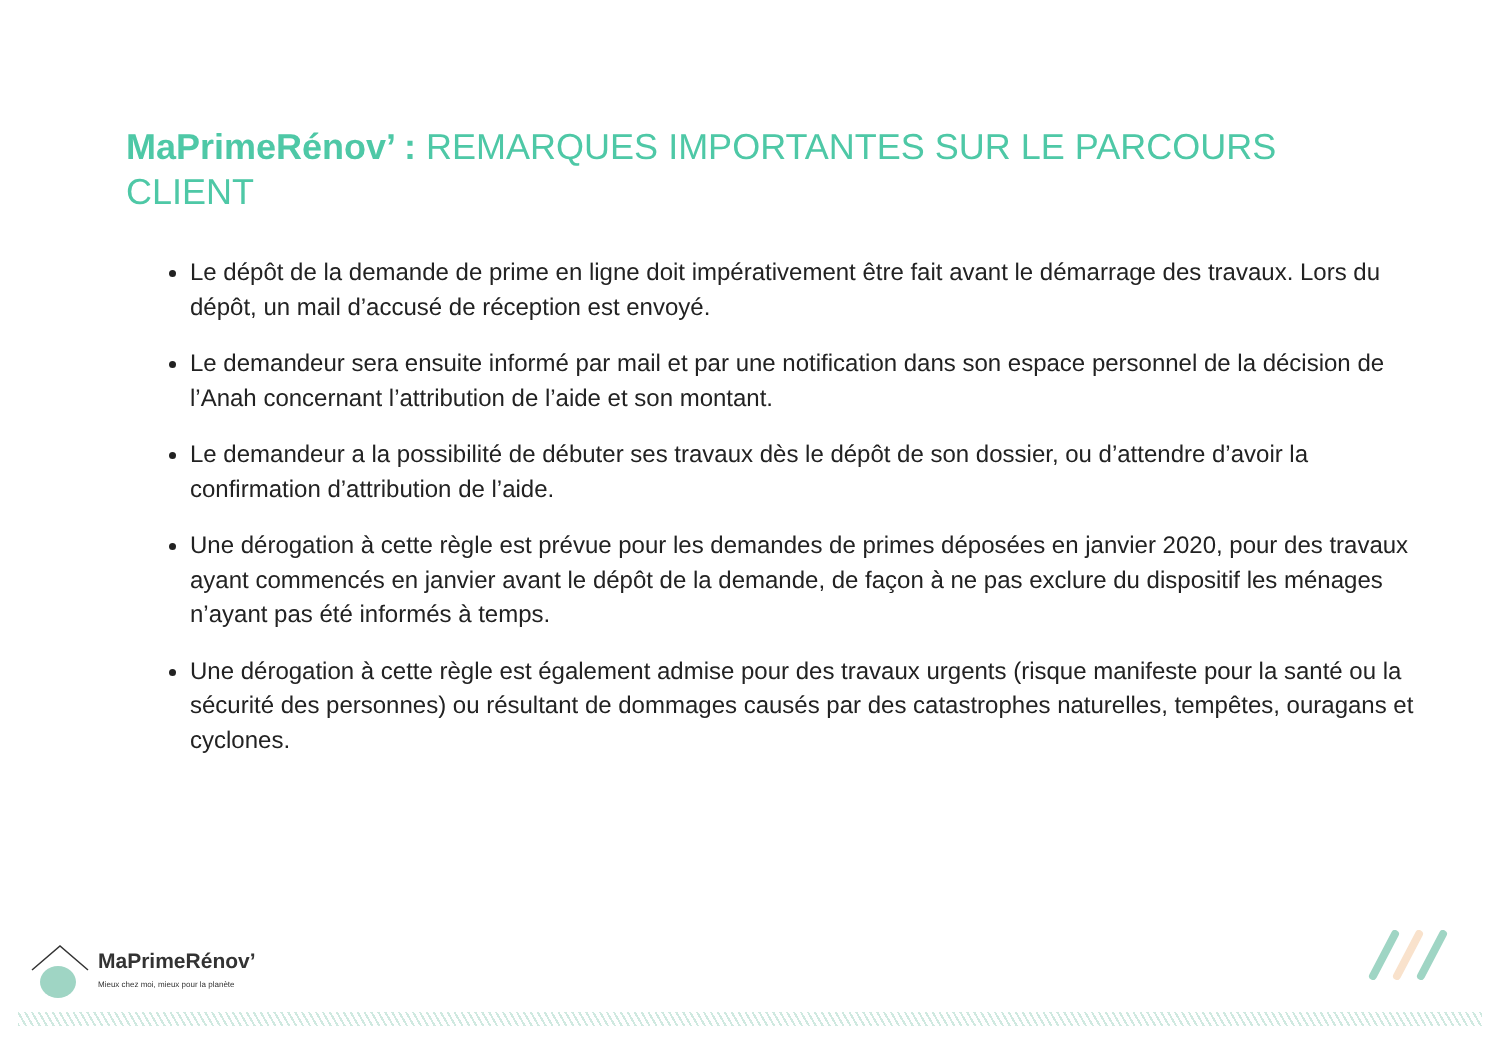MaPrimeRénov’ : REMARQUES IMPORTANTES SUR LE PARCOURS CLIENT
Le dépôt de la demande de prime en ligne doit impérativement être fait avant le démarrage des travaux. Lors du dépôt, un mail d’accusé de réception est envoyé.
Le demandeur sera ensuite informé par mail et par une notification dans son espace personnel de la décision de l’Anah concernant l’attribution de l’aide et son montant.
Le demandeur a la possibilité de débuter ses travaux dès le dépôt de son dossier, ou d’attendre d’avoir la confirmation d’attribution de l’aide.
Une dérogation à cette règle est prévue pour les demandes de primes déposées en janvier 2020, pour des travaux ayant commencés en janvier avant le dépôt de la demande, de façon à ne pas exclure du dispositif les ménages n’ayant pas été informés à temps.
Une dérogation à cette règle est également admise pour des travaux urgents (risque manifeste pour la santé ou la sécurité des personnes) ou résultant de dommages causés par des catastrophes naturelles, tempêtes, ouragans et cyclones.
MaPrimeRénov’
Mieux chez moi, mieux pour la planète